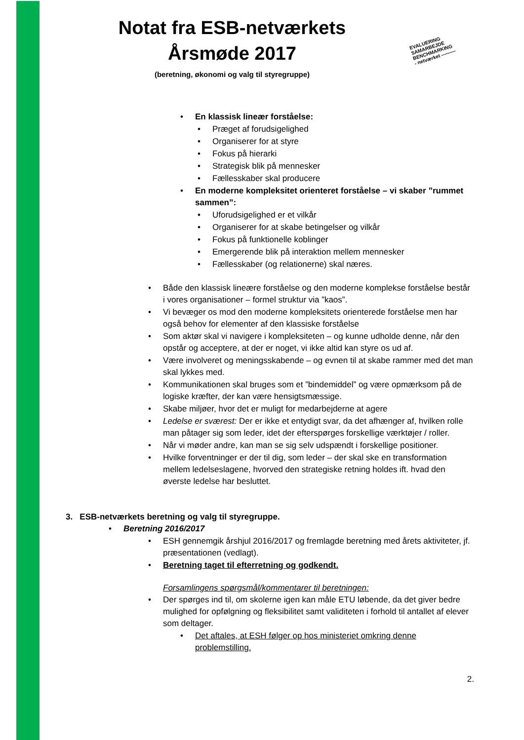Notat fra ESB-netværkets
Årsmøde 2017
(beretning, økonomi og valg til styregruppe)
EVALUERING
SAMARBEJDE
BENCHMARKING
- netværket ---------
• En klassisk lineær forståelse:
• Præget af forudsigelighed
• Organiserer for at styre
• Fokus på hierarki
• Strategisk blik på mennesker
• Fællesskaber skal producere
• En moderne kompleksitet orienteret forståelse – vi skaber ”rummet sammen”:
• Uforudsigelighed er et vilkår
• Organiserer for at skabe betingelser og vilkår
• Fokus på funktionelle koblinger
• Emergerende blik på interaktion mellem mennesker
• Fællesskaber (og relationerne) skal næres.
• Både den klassisk lineære forståelse og den moderne komplekse forståelse består i vores organisationer – formel struktur via ”kaos”.
• Vi bevæger os mod den moderne kompleksitets orienterede forståelse men har også behov for elementer af den klassiske forståelse
• Som aktør skal vi navigere i kompleksiteten – og kunne udholde denne, når den opstår og acceptere, at der er noget, vi ikke altid kan styre os ud af.
• Være involveret og meningsskabende – og evnen til at skabe rammer med det man skal lykkes med.
• Kommunikationen skal bruges som et ”bindemiddel” og være opmærksom på de logiske kræfter, der kan være hensigtsmæssige.
• Skabe miljøer, hvor det er muligt for medarbejderne at agere
• Ledelse er sværest: Der er ikke et entydigt svar, da det afhænger af, hvilken rolle man påtager sig som leder, idet der efterspørges forskellige værktøjer / roller.
• Når vi møder andre, kan man se sig selv udspændt i forskellige positioner.
• Hvilke forventninger er der til dig, som leder – der skal ske en transformation mellem ledelseslagene, hvorved den strategiske retning holdes ift. hvad den øverste ledelse har besluttet.
3. ESB-netværkets beretning og valg til styregruppe.
• Beretning 2016/2017
• ESH gennemgik årshjul 2016/2017 og fremlagde beretning med årets aktiviteter, jf. præsentationen (vedlagt).
• Beretning taget til efterretning og godkendt.
Forsamlingens spørgsmål/kommentarer til beretningen:
• Der spørges ind til, om skolerne igen kan måle ETU løbende, da det giver bedre mulighed for opfølgning og fleksibilitet samt validiteten i forhold til antallet af elever som deltager.
• Det aftales, at ESH følger op hos ministeriet omkring denne problemstilling.
2.